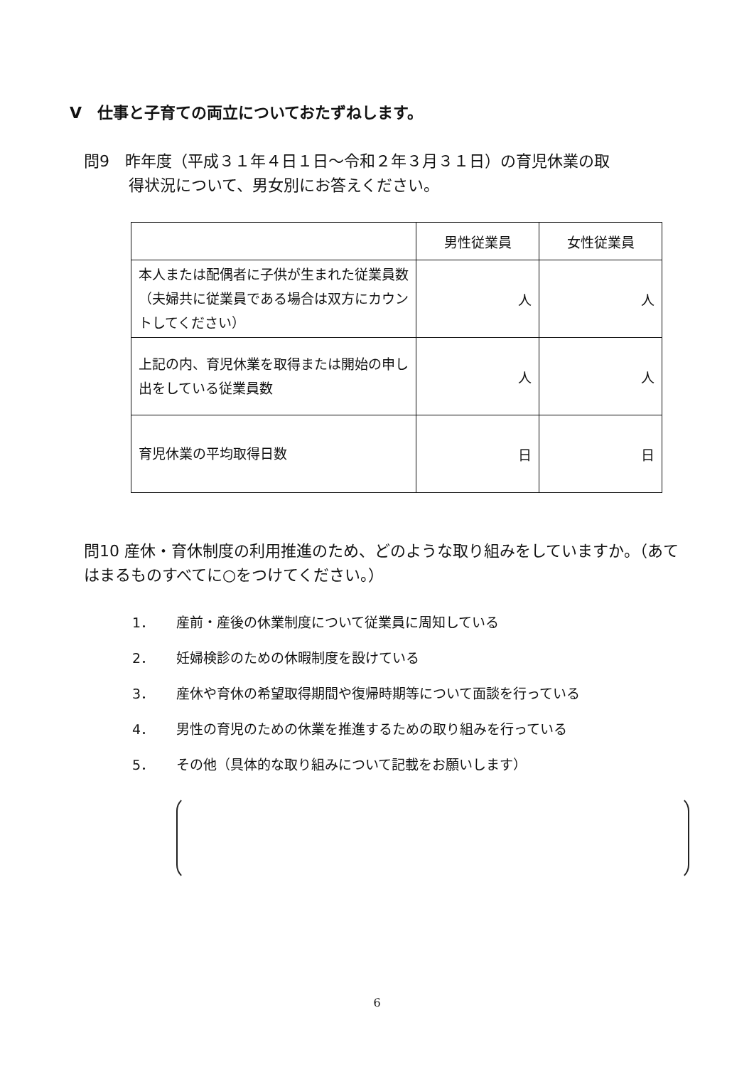V　仕事と子育ての両立についておたずねします。
問9　昨年度（平成３１年４日１日～令和２年３月３１日）の育児休業の取
得状況について、男女別にお答えください。
| | 男性従業員 | 女性従業員 |
| --- | --- | --- |
| 本人または配偶者に子供が生まれた従業員数（夫婦共に従業員である場合は双方にカウントしてください） | 人 | 人 |
| 上記の内、育児休業を取得または開始の申し出をしている従業員数 | 人 | 人 |
| 育児休業の平均取得日数 | 日 | 日 |
問10 産休・育休制度の利用推進のため、どのような取り組みをしていますか。（あてはまるものすべてに○をつけてください。）
1． 産前・産後の休業制度について従業員に周知している
2． 妊婦検診のための休暇制度を設けている
3． 産休や育休の希望取得期間や復帰時期等について面談を行っている
4． 男性の育児のための休業を推進するための取り組みを行っている
5． その他（具体的な取り組みについて記載をお願いします）
6